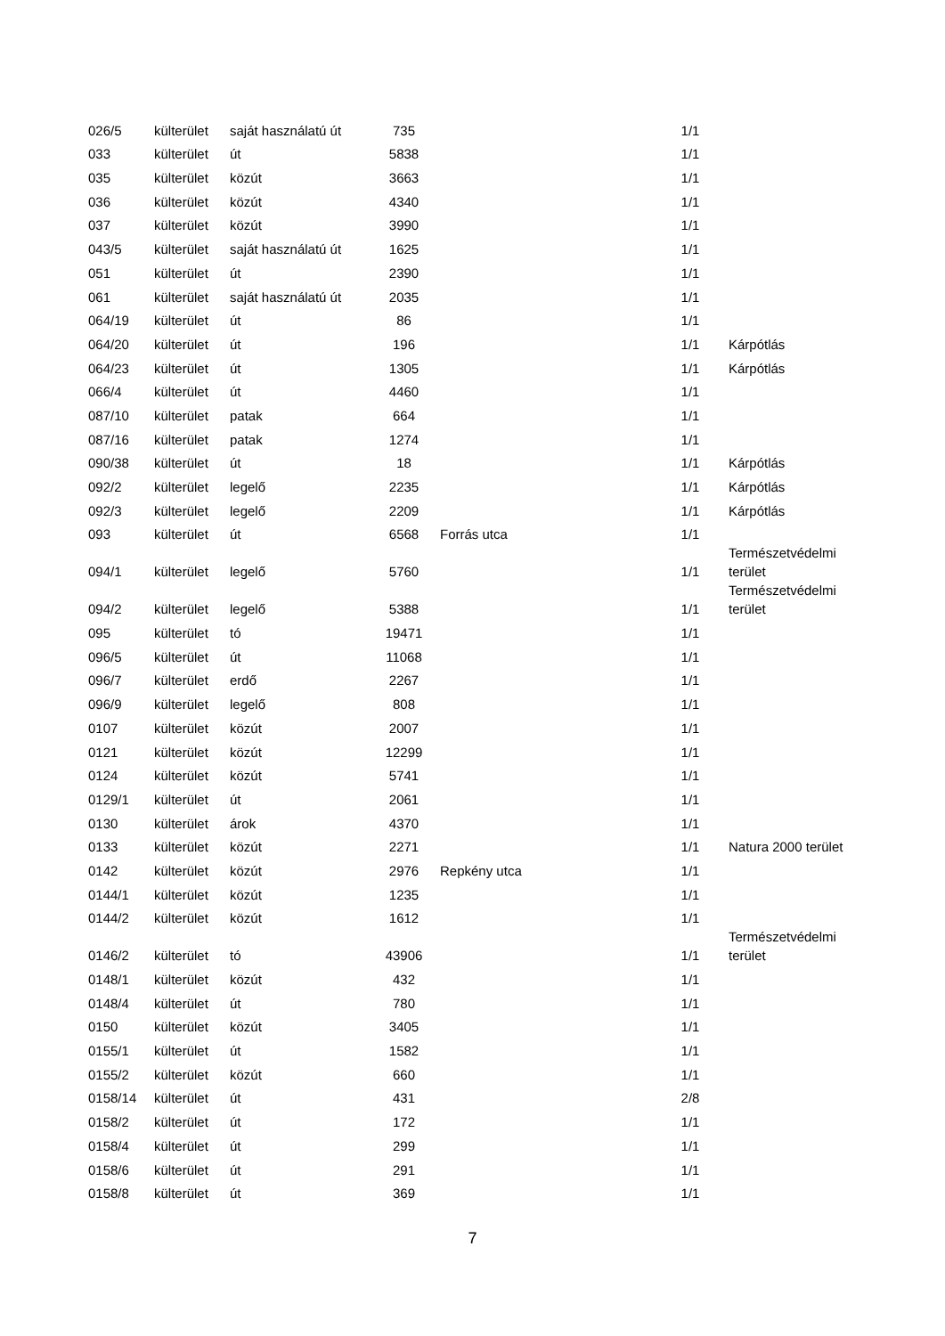| 026/5 | külterület | saját használatú út | 735 | | 1/1 | |
| 033 | külterület | út | 5838 | | 1/1 | |
| 035 | külterület | közút | 3663 | | 1/1 | |
| 036 | külterület | közút | 4340 | | 1/1 | |
| 037 | külterület | közút | 3990 | | 1/1 | |
| 043/5 | külterület | saját használatú út | 1625 | | 1/1 | |
| 051 | külterület | út | 2390 | | 1/1 | |
| 061 | külterület | saját használatú út | 2035 | | 1/1 | |
| 064/19 | külterület | út | 86 | | 1/1 | |
| 064/20 | külterület | út | 196 | | 1/1 | Kárpótlás |
| 064/23 | külterület | út | 1305 | | 1/1 | Kárpótlás |
| 066/4 | külterület | út | 4460 | | 1/1 | |
| 087/10 | külterület | patak | 664 | | 1/1 | |
| 087/16 | külterület | patak | 1274 | | 1/1 | |
| 090/38 | külterület | út | 18 | | 1/1 | Kárpótlás |
| 092/2 | külterület | legelő | 2235 | | 1/1 | Kárpótlás |
| 092/3 | külterület | legelő | 2209 | | 1/1 | Kárpótlás |
| 093 | külterület | út | 6568 | Forrás utca | 1/1 | |
| 094/1 | külterület | legelő | 5760 | | 1/1 | Természetvédelmi terület |
| 094/2 | külterület | legelő | 5388 | | 1/1 | Természetvédelmi terület |
| 095 | külterület | tó | 19471 | | 1/1 | |
| 096/5 | külterület | út | 11068 | | 1/1 | |
| 096/7 | külterület | erdő | 2267 | | 1/1 | |
| 096/9 | külterület | legelő | 808 | | 1/1 | |
| 0107 | külterület | közút | 2007 | | 1/1 | |
| 0121 | külterület | közút | 12299 | | 1/1 | |
| 0124 | külterület | közút | 5741 | | 1/1 | |
| 0129/1 | külterület | út | 2061 | | 1/1 | |
| 0130 | külterület | árok | 4370 | | 1/1 | |
| 0133 | külterület | közút | 2271 | | 1/1 | Natura 2000 terület |
| 0142 | külterület | közút | 2976 | Repkény utca | 1/1 | |
| 0144/1 | külterület | közút | 1235 | | 1/1 | |
| 0144/2 | külterület | közút | 1612 | | 1/1 | |
| 0146/2 | külterület | tó | 43906 | | 1/1 | Természetvédelmi terület |
| 0148/1 | külterület | közút | 432 | | 1/1 | |
| 0148/4 | külterület | út | 780 | | 1/1 | |
| 0150 | külterület | közút | 3405 | | 1/1 | |
| 0155/1 | külterület | út | 1582 | | 1/1 | |
| 0155/2 | külterület | közút | 660 | | 1/1 | |
| 0158/14 | külterület | út | 431 | | 2/8 | |
| 0158/2 | külterület | út | 172 | | 1/1 | |
| 0158/4 | külterület | út | 299 | | 1/1 | |
| 0158/6 | külterület | út | 291 | | 1/1 | |
| 0158/8 | külterület | út | 369 | | 1/1 | |
7